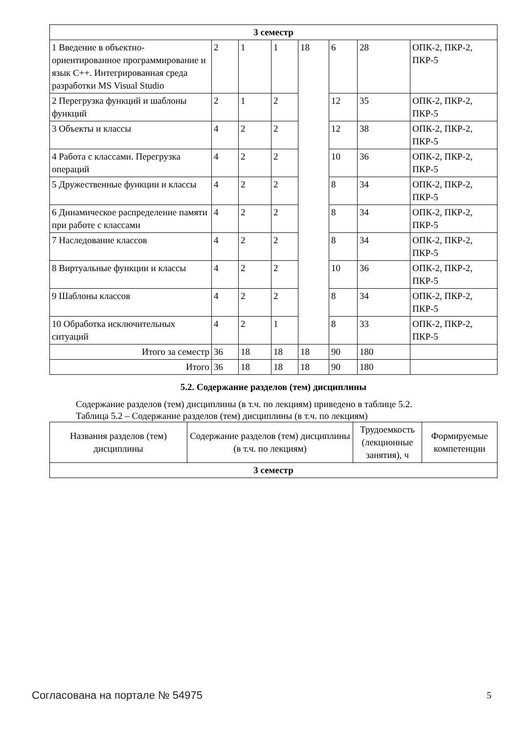| 3 семестр | | | | | | | |
| 1 Введение в объектно-ориентированное программирование и язык C++. Интегрированная среда разработки MS Visual Studio | 2 | 1 | 1 | 18 | 6 | 28 | ОПК-2, ПКР-2, ПКР-5 |
| 2 Перегрузка функций и шаблоны функций | 2 | 1 | 2 | | 12 | 35 | ОПК-2, ПКР-2, ПКР-5 |
| 3 Объекты и классы | 4 | 2 | 2 | | 12 | 38 | ОПК-2, ПКР-2, ПКР-5 |
| 4 Работа с классами. Перегрузка операций | 4 | 2 | 2 | | 10 | 36 | ОПК-2, ПКР-2, ПКР-5 |
| 5 Дружественные функции и классы | 4 | 2 | 2 | | 8 | 34 | ОПК-2, ПКР-2, ПКР-5 |
| 6 Динамическое распределение памяти при работе с классами | 4 | 2 | 2 | | 8 | 34 | ОПК-2, ПКР-2, ПКР-5 |
| 7 Наследование классов | 4 | 2 | 2 | | 8 | 34 | ОПК-2, ПКР-2, ПКР-5 |
| 8 Виртуальные функции и классы | 4 | 2 | 2 | | 10 | 36 | ОПК-2, ПКР-2, ПКР-5 |
| 9 Шаблоны классов | 4 | 2 | 2 | | 8 | 34 | ОПК-2, ПКР-2, ПКР-5 |
| 10 Обработка исключительных ситуаций | 4 | 2 | 1 | | 8 | 33 | ОПК-2, ПКР-2, ПКР-5 |
| Итого за семестр | 36 | 18 | 18 | 18 | 90 | 180 | |
| Итого | 36 | 18 | 18 | 18 | 90 | 180 | |
5.2. Содержание разделов (тем) дисциплины
Содержание разделов (тем) дисциплины (в т.ч. по лекциям) приведено в таблице 5.2.
Таблица 5.2 – Содержание разделов (тем) дисциплины (в т.ч. по лекциям)
| Названия разделов (тем) дисциплины | Содержание разделов (тем) дисциплины (в т.ч. по лекциям) | Трудоемкость (лекционные занятия), ч | Формируемые компетенции |
| --- | --- | --- | --- |
| 3 семестр | | | |
Согласована на портале № 54975 5